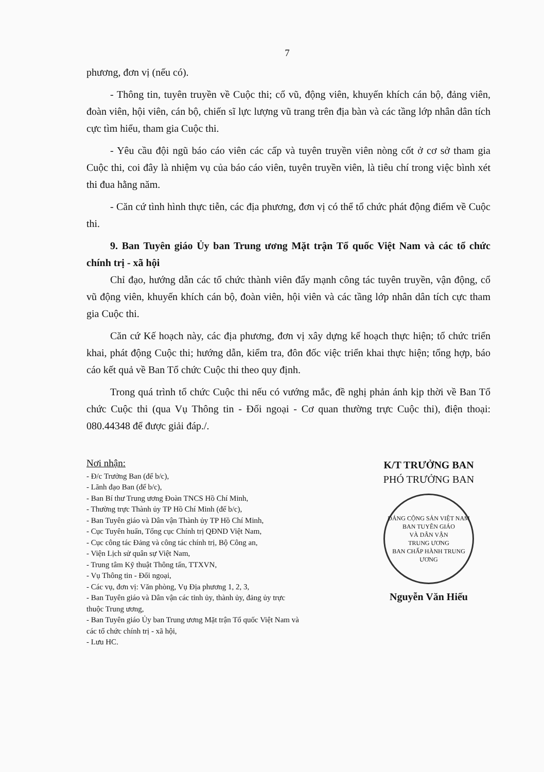7
phương, đơn vị (nếu có).
- Thông tin, tuyên truyền về Cuộc thi; cổ vũ, động viên, khuyến khích cán bộ, đảng viên, đoàn viên, hội viên, cán bộ, chiến sĩ lực lượng vũ trang trên địa bàn và các tầng lớp nhân dân tích cực tìm hiểu, tham gia Cuộc thi.
- Yêu cầu đội ngũ báo cáo viên các cấp và tuyên truyền viên nòng cốt ở cơ sở tham gia Cuộc thi, coi đây là nhiệm vụ của báo cáo viên, tuyên truyền viên, là tiêu chí trong việc bình xét thi đua hằng năm.
- Căn cứ tình hình thực tiễn, các địa phương, đơn vị có thể tổ chức phát động điểm về Cuộc thi.
9. Ban Tuyên giáo Ủy ban Trung ương Mặt trận Tổ quốc Việt Nam và các tổ chức chính trị - xã hội
Chỉ đạo, hướng dẫn các tổ chức thành viên đẩy mạnh công tác tuyên truyền, vận động, cổ vũ động viên, khuyến khích cán bộ, đoàn viên, hội viên và các tầng lớp nhân dân tích cực tham gia Cuộc thi.
Căn cứ Kế hoạch này, các địa phương, đơn vị xây dựng kế hoạch thực hiện; tổ chức triển khai, phát động Cuộc thi; hướng dẫn, kiểm tra, đôn đốc việc triển khai thực hiện; tổng hợp, báo cáo kết quả về Ban Tổ chức Cuộc thi theo quy định.
Trong quá trình tổ chức Cuộc thi nếu có vướng mắc, đề nghị phản ánh kịp thời về Ban Tổ chức Cuộc thi (qua Vụ Thông tin - Đối ngoại - Cơ quan thường trực Cuộc thi), điện thoại: 080.44348 để được giải đáp./.
Nơi nhận:
- Đ/c Trưởng Ban (để b/c),
- Lãnh đạo Ban (để b/c),
- Ban Bí thư Trung ương Đoàn TNCS Hồ Chí Minh,
- Thường trực Thành ủy TP Hồ Chí Minh (để b/c),
- Ban Tuyên giáo và Dân vận Thành ủy TP Hồ Chí Minh,
- Cục Tuyên huấn, Tổng cục Chính trị QĐND Việt Nam,
- Cục công tác Đảng và công tác chính trị, Bộ Công an,
- Viện Lịch sử quân sự Việt Nam,
- Trung tâm Kỹ thuật Thông tấn, TTXVN,
- Vụ Thông tin - Đối ngoại,
- Các vụ, đơn vị: Văn phòng, Vụ Địa phương 1, 2, 3,
- Ban Tuyên giáo và Dân vận các tỉnh ủy, thành ủy, đảng ủy trực thuộc Trung ương,
- Ban Tuyên giáo Ủy ban Trung ương Mặt trận Tổ quốc Việt Nam và các tổ chức chính trị - xã hội,
- Lưu HC.
K/T TRƯỞNG BAN
PHÓ TRƯỞNG BAN
ĐẢNG CỘNG SẢN VIỆT NAM
BAN TUYÊN GIÁO
VÀ DÂN VẬN
TRUNG ƯƠNG
BAN CHẤP HÀNH TRUNG ƯƠNG
Nguyễn Văn Hiếu